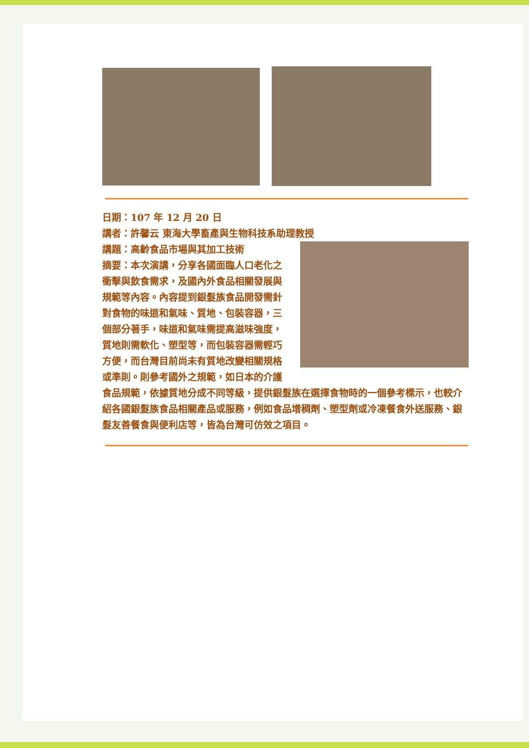日期：107 年 12 月 20 日
講者：許馨云 東海大學畜產與生物科技系助理教授
講題：高齡食品市場與其加工技術
摘要：本次演講，分享各國面臨人口老化之衝擊與飲食需求，及國內外食品相關發展與規範等內容。內容提到銀髮族食品開發需針對食物的味道和氣味、質地、包裝容器，三個部分著手，味道和氣味需提高滋味強度，質地則需軟化、塑型等，而包裝容器需輕巧方便，而台灣目前尚未有質地改變相關規格或準則。則參考國外之規範，如日本的介護食品規範，依據質地分成不同等級，提供銀髮族在選擇食物時的一個參考標示，也較介紹各國銀髮族食品相關產品或服務，例如食品增稠劑、塑型劑或冷凍餐食外送服務、銀髮友善餐食與便利店等，皆為台灣可仿效之項目。